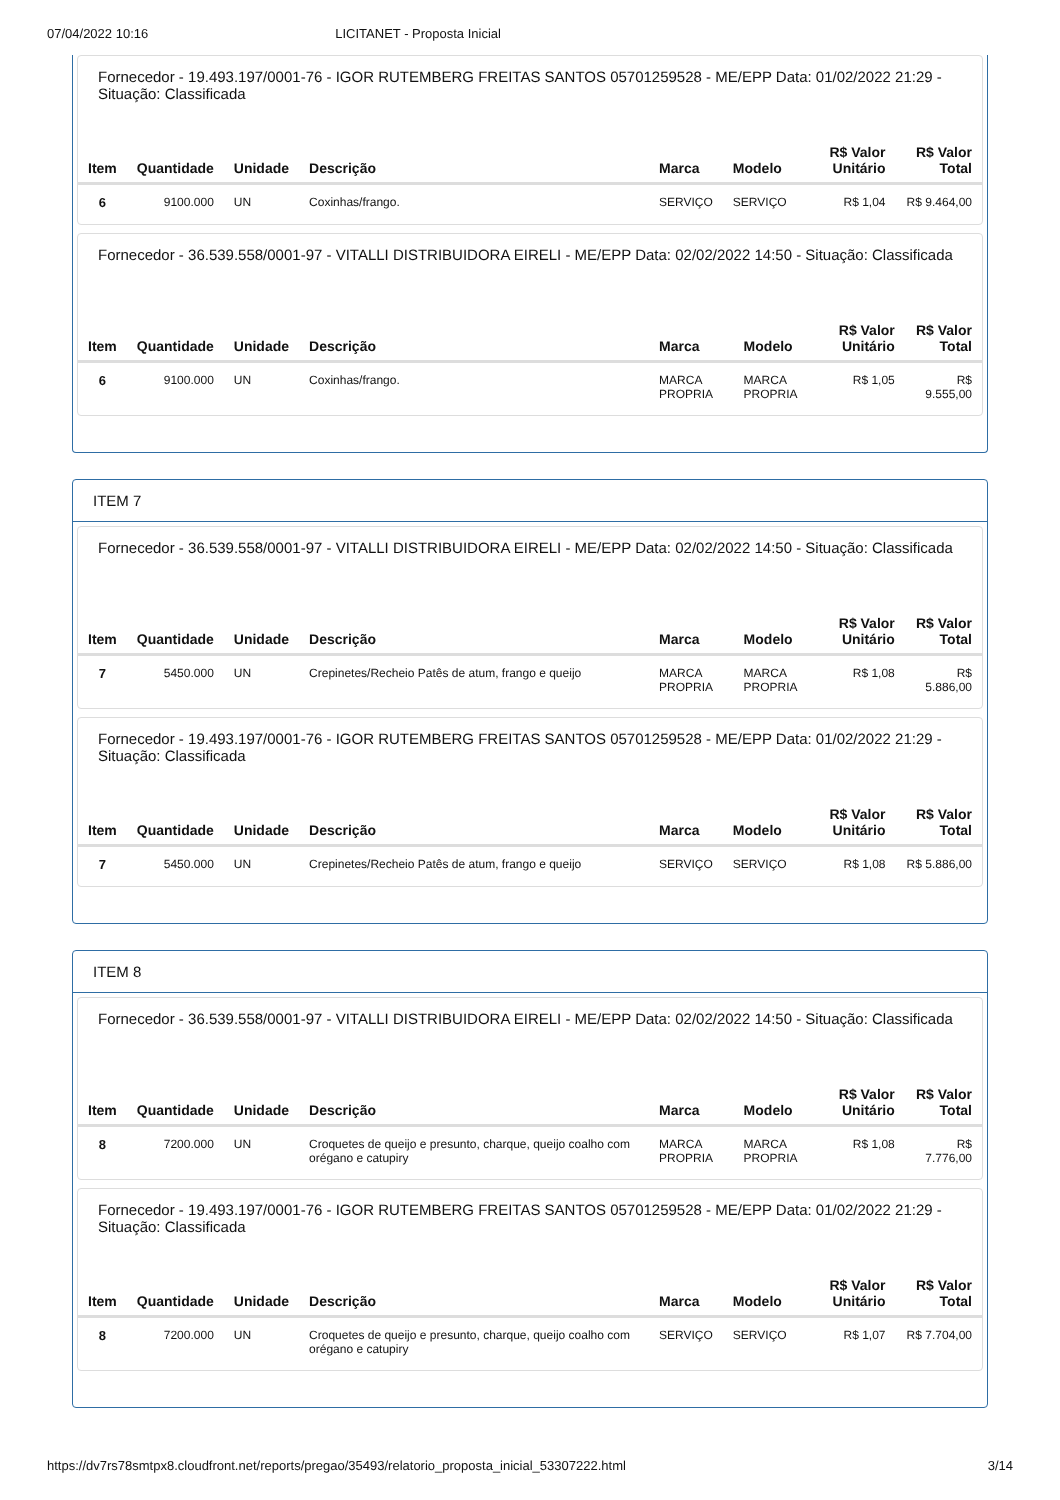07/04/2022 10:16 LICITANET - Proposta Inicial
Fornecedor - 19.493.197/0001-76 - IGOR RUTEMBERG FREITAS SANTOS 05701259528 - ME/EPP Data: 01/02/2022 21:29 - Situação: Classificada
| Item | Quantidade | Unidade | Descrição | Marca | Modelo | R$ Valor Unitário | R$ Valor Total |
| --- | --- | --- | --- | --- | --- | --- | --- |
| 6 | 9100.000 | UN | Coxinhas/frango. | SERVIÇO | SERVIÇO | R$ 1,04 | R$ 9.464,00 |
Fornecedor - 36.539.558/0001-97 - VITALLI DISTRIBUIDORA EIRELI - ME/EPP Data: 02/02/2022 14:50 - Situação: Classificada
| Item | Quantidade | Unidade | Descrição | Marca | Modelo | R$ Valor Unitário | R$ Valor Total |
| --- | --- | --- | --- | --- | --- | --- | --- |
| 6 | 9100.000 | UN | Coxinhas/frango. | MARCA PROPRIA | MARCA PROPRIA | R$ 1,05 | R$ 9.555,00 |
ITEM 7
Fornecedor - 36.539.558/0001-97 - VITALLI DISTRIBUIDORA EIRELI - ME/EPP Data: 02/02/2022 14:50 - Situação: Classificada
| Item | Quantidade | Unidade | Descrição | Marca | Modelo | R$ Valor Unitário | R$ Valor Total |
| --- | --- | --- | --- | --- | --- | --- | --- |
| 7 | 5450.000 | UN | Crepinetes/Recheio Patês de atum, frango e queijo | MARCA PROPRIA | MARCA PROPRIA | R$ 1,08 | R$ 5.886,00 |
Fornecedor - 19.493.197/0001-76 - IGOR RUTEMBERG FREITAS SANTOS 05701259528 - ME/EPP Data: 01/02/2022 21:29 - Situação: Classificada
| Item | Quantidade | Unidade | Descrição | Marca | Modelo | R$ Valor Unitário | R$ Valor Total |
| --- | --- | --- | --- | --- | --- | --- | --- |
| 7 | 5450.000 | UN | Crepinetes/Recheio Patês de atum, frango e queijo | SERVIÇO | SERVIÇO | R$ 1,08 | R$ 5.886,00 |
ITEM 8
Fornecedor - 36.539.558/0001-97 - VITALLI DISTRIBUIDORA EIRELI - ME/EPP Data: 02/02/2022 14:50 - Situação: Classificada
| Item | Quantidade | Unidade | Descrição | Marca | Modelo | R$ Valor Unitário | R$ Valor Total |
| --- | --- | --- | --- | --- | --- | --- | --- |
| 8 | 7200.000 | UN | Croquetes de queijo e presunto, charque, queijo coalho com orégano e catupiry | MARCA PROPRIA | MARCA PROPRIA | R$ 1,08 | R$ 7.776,00 |
Fornecedor - 19.493.197/0001-76 - IGOR RUTEMBERG FREITAS SANTOS 05701259528 - ME/EPP Data: 01/02/2022 21:29 - Situação: Classificada
| Item | Quantidade | Unidade | Descrição | Marca | Modelo | R$ Valor Unitário | R$ Valor Total |
| --- | --- | --- | --- | --- | --- | --- | --- |
| 8 | 7200.000 | UN | Croquetes de queijo e presunto, charque, queijo coalho com orégano e catupiry | SERVIÇO | SERVIÇO | R$ 1,07 | R$ 7.704,00 |
https://dv7rs78smtpx8.cloudfront.net/reports/pregao/35493/relatorio_proposta_inicial_53307222.html 3/14